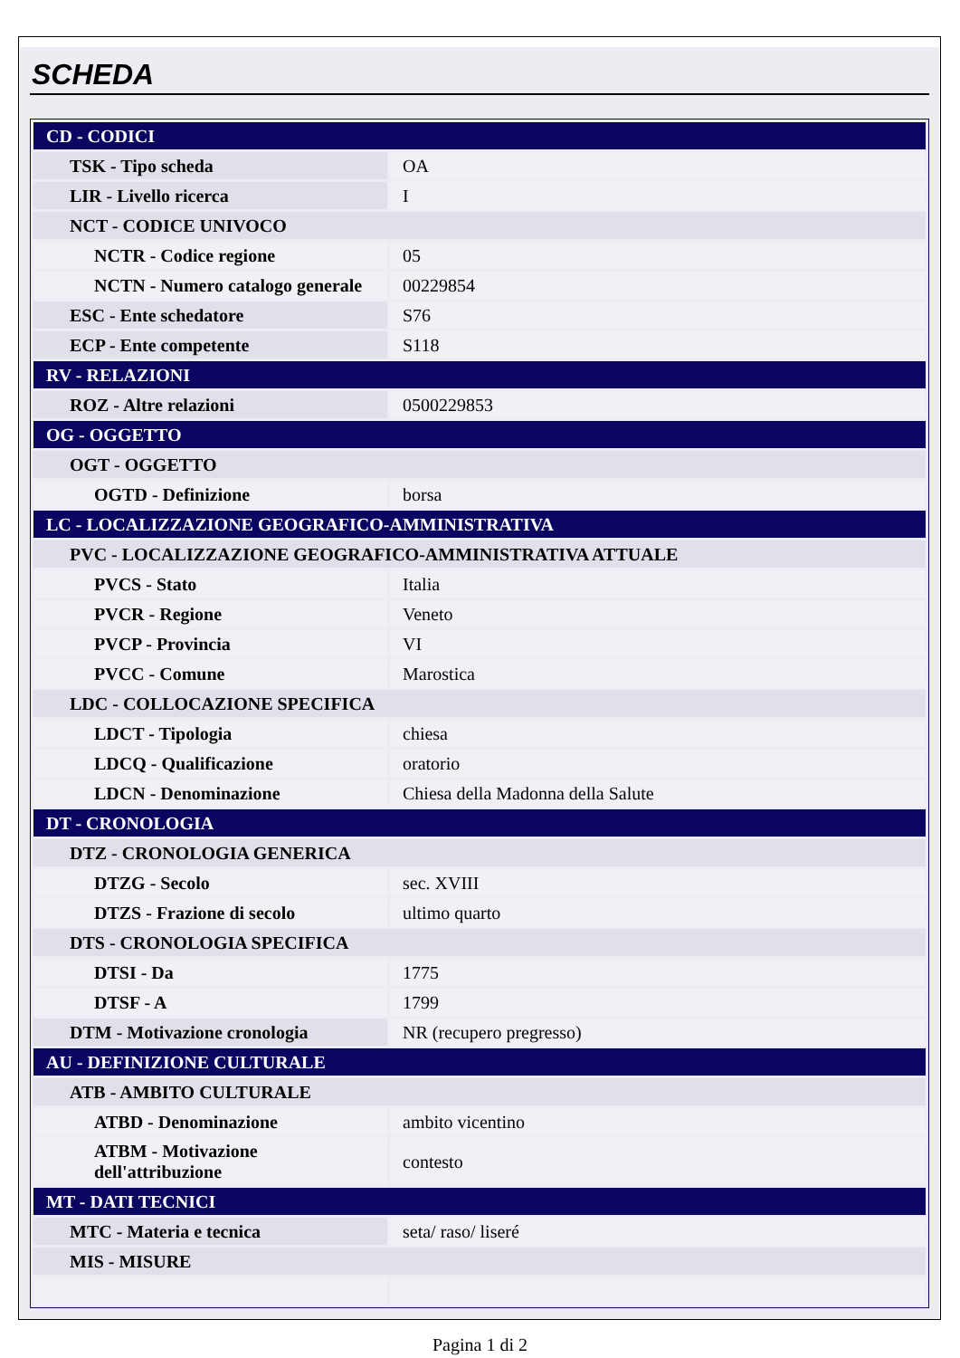SCHEDA
| CD - CODICI | |
| TSK - Tipo scheda | OA |
| LIR - Livello ricerca | I |
| NCT - CODICE UNIVOCO | |
| NCTR - Codice regione | 05 |
| NCTN - Numero catalogo generale | 00229854 |
| ESC - Ente schedatore | S76 |
| ECP - Ente competente | S118 |
| RV - RELAZIONI | |
| ROZ - Altre relazioni | 0500229853 |
| OG - OGGETTO | |
| OGT - OGGETTO | |
| OGTD - Definizione | borsa |
| LC - LOCALIZZAZIONE GEOGRAFICO-AMMINISTRATIVA | |
| PVC - LOCALIZZAZIONE GEOGRAFICO-AMMINISTRATIVA ATTUALE | |
| PVCS - Stato | Italia |
| PVCR - Regione | Veneto |
| PVCP - Provincia | VI |
| PVCC - Comune | Marostica |
| LDC - COLLOCAZIONE SPECIFICA | |
| LDCT - Tipologia | chiesa |
| LDCQ - Qualificazione | oratorio |
| LDCN - Denominazione | Chiesa della Madonna della Salute |
| DT - CRONOLOGIA | |
| DTZ - CRONOLOGIA GENERICA | |
| DTZG - Secolo | sec. XVIII |
| DTZS - Frazione di secolo | ultimo quarto |
| DTS - CRONOLOGIA SPECIFICA | |
| DTSI - Da | 1775 |
| DTSF - A | 1799 |
| DTM - Motivazione cronologia | NR (recupero pregresso) |
| AU - DEFINIZIONE CULTURALE | |
| ATB - AMBITO CULTURALE | |
| ATBD - Denominazione | ambito vicentino |
| ATBM - Motivazione dell'attribuzione | contesto |
| MT - DATI TECNICI | |
| MTC - Materia e tecnica | seta/ raso/ liseré |
| MIS - MISURE | |
Pagina 1 di 2